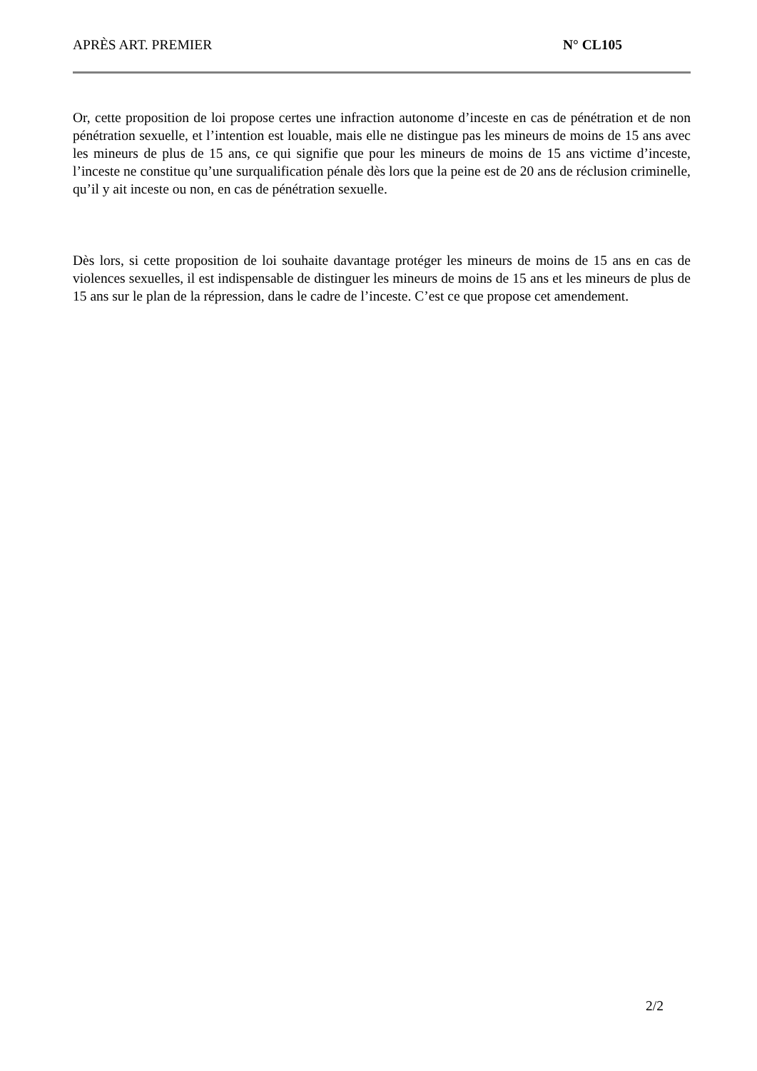APRÈS ART. PREMIER N° CL105
Or, cette proposition de loi propose certes une infraction autonome d’inceste en cas de pénétration et de non pénétration sexuelle, et l’intention est louable, mais elle ne distingue pas les mineurs de moins de 15 ans avec les mineurs de plus de 15 ans, ce qui signifie que pour les mineurs de moins de 15 ans victime d’inceste, l’inceste ne constitue qu’une surqualification pénale dès lors que la peine est de 20 ans de réclusion criminelle, qu’il y ait inceste ou non, en cas de pénétration sexuelle.
Dès lors, si cette proposition de loi souhaite davantage protéger les mineurs de moins de 15 ans en cas de violences sexuelles, il est indispensable de distinguer les mineurs de moins de 15 ans et les mineurs de plus de 15 ans sur le plan de la répression, dans le cadre de l’inceste. C’est ce que propose cet amendement.
2/2